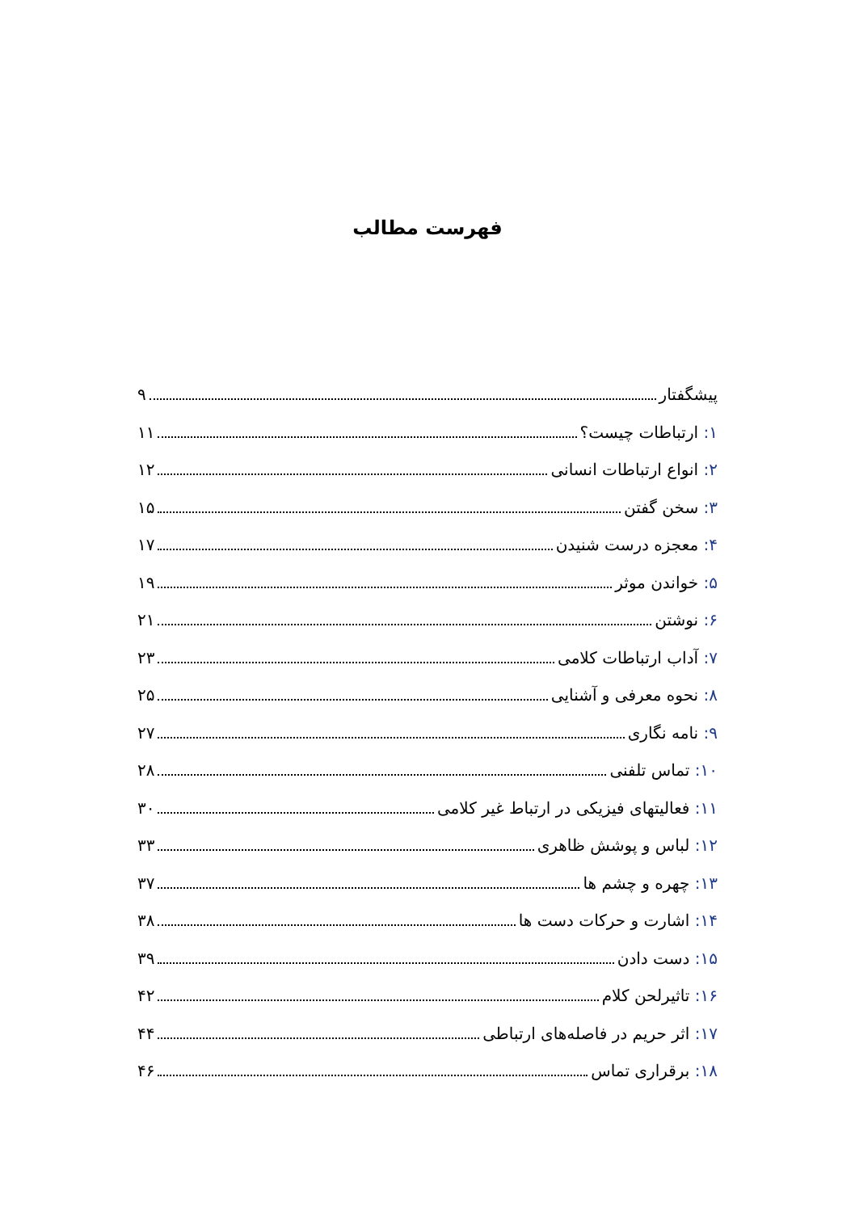فهرست مطالب
پیشگفتار ۹
۱: ارتباطات چیست؟ ۱۱
۲: انواع ارتباطات انسانی ۱۲
۳: سخن گفتن ۱۵
۴: معجزه درست شنیدن ۱۷
۵: خواندن موثر ۱۹
۶: نوشتن ۲۱
۷: آداب ارتباطات کلامی ۲۳
۸: نحوه معرفی و آشنایی ۲۵
۹: نامه نگاری ۲۷
۱۰: تماس تلفنی ۲۸
۱۱: فعالیتهای فیزیکی در ارتباط غیر کلامی ۳۰
۱۲: لباس و پوشش ظاهری ۳۳
۱۳: چهره و چشم ها ۳۷
۱۴: اشارت و حرکات دست ها ۳۸
۱۵: دست دادن ۳۹
۱۶: تاثیرلحن کلام ۴۲
۱۷: اثر حریم در فاصله‌های ارتباطی ۴۴
۱۸: برقراری تماس ۴۶